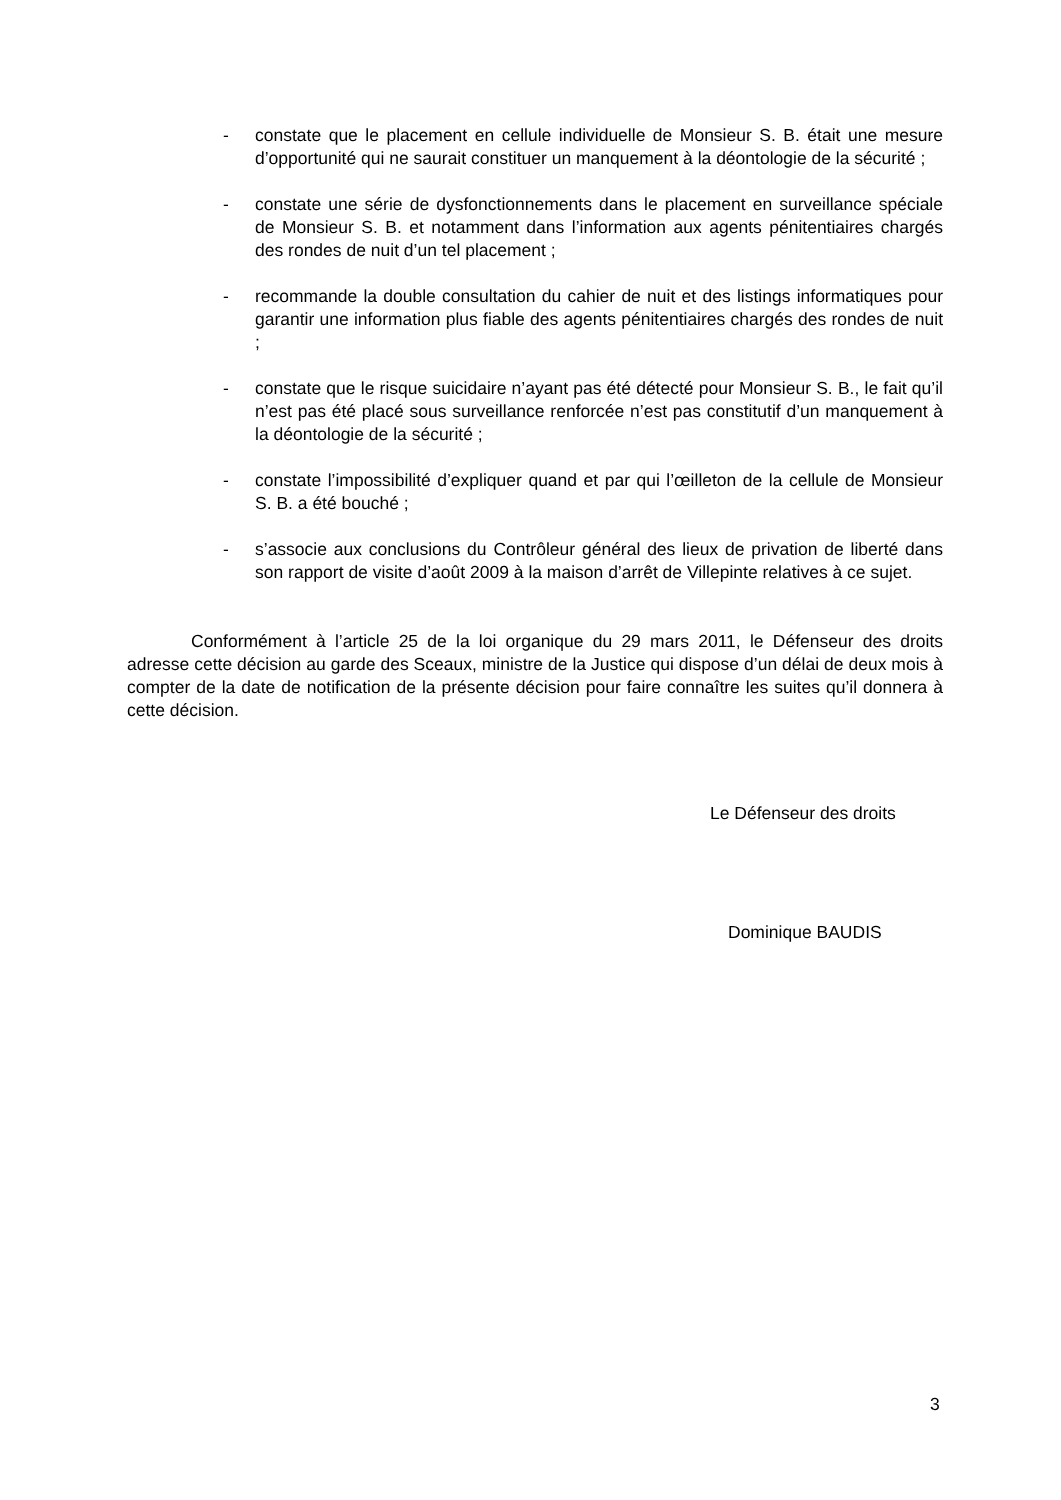- constate que le placement en cellule individuelle de Monsieur S. B. était une mesure d’opportunité qui ne saurait constituer un manquement à la déontologie de la sécurité ;
- constate une série de dysfonctionnements dans le placement en surveillance spéciale de Monsieur S. B. et notamment dans l’information aux agents pénitentiaires chargés des rondes de nuit d’un tel placement ;
- recommande la double consultation du cahier de nuit et des listings informatiques pour garantir une information plus fiable des agents pénitentiaires chargés des rondes de nuit ;
- constate que le risque suicidaire n’ayant pas été détecté pour Monsieur S. B., le fait qu’il n’est pas été placé sous surveillance renforcée n’est pas constitutif d’un manquement à la déontologie de la sécurité ;
- constate l’impossibilité d’expliquer quand et par qui l’œilleton de la cellule de Monsieur S. B. a été bouché ;
- s’associe aux conclusions du Contrôleur général des lieux de privation de liberté dans son rapport de visite d’août 2009 à la maison d’arrêt de Villepinte relatives à ce sujet.
Conformément à l’article 25 de la loi organique du 29 mars 2011, le Défenseur des droits adresse cette décision au garde des Sceaux, ministre de la Justice qui dispose d’un délai de deux mois à compter de la date de notification de la présente décision pour faire connaître les suites qu’il donnera à cette décision.
Le Défenseur des droits
Dominique BAUDIS
3